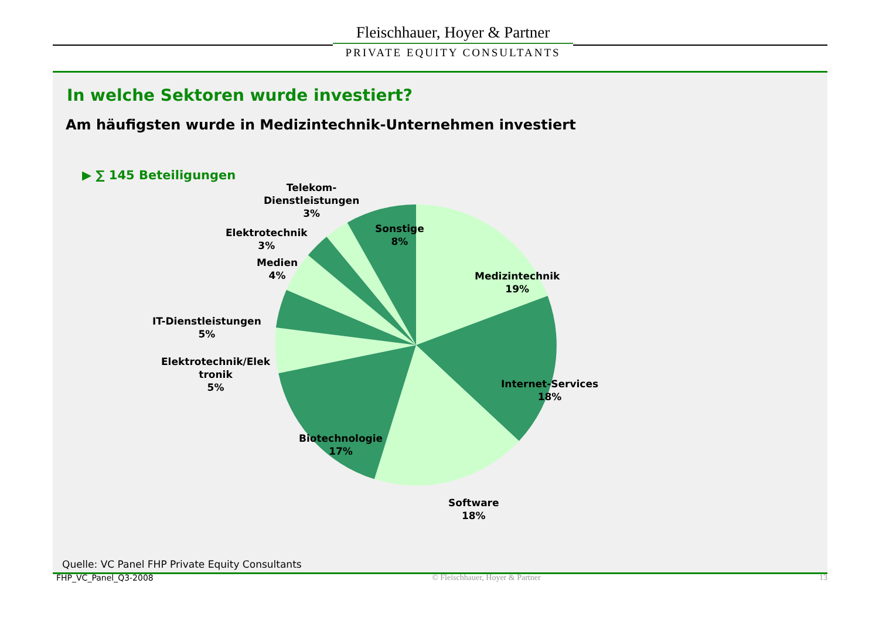Fleischhauer, Hoyer & Partner
PRIVATE EQUITY CONSULTANTS
In welche Sektoren wurde investiert?
Am häufigsten wurde in Medizintechnik-Unternehmen investiert
▶ ∑ 145 Beteiligungen
Telekom-
Dienstleistungen
3%
Elektrotechnik
3%
Medien
4%
IT-Dienstleistungen
5%
Elektrotechnik/Elek
tronik
5%
Sonstige
8%
Medizintechnik
19%
Internet-Services
18%
Biotechnologie
17%
Software
18%
Quelle: VC Panel FHP Private Equity Consultants
FHP_VC_Panel_Q3-2008 © Fleischhauer, Hoyer & Partner 13